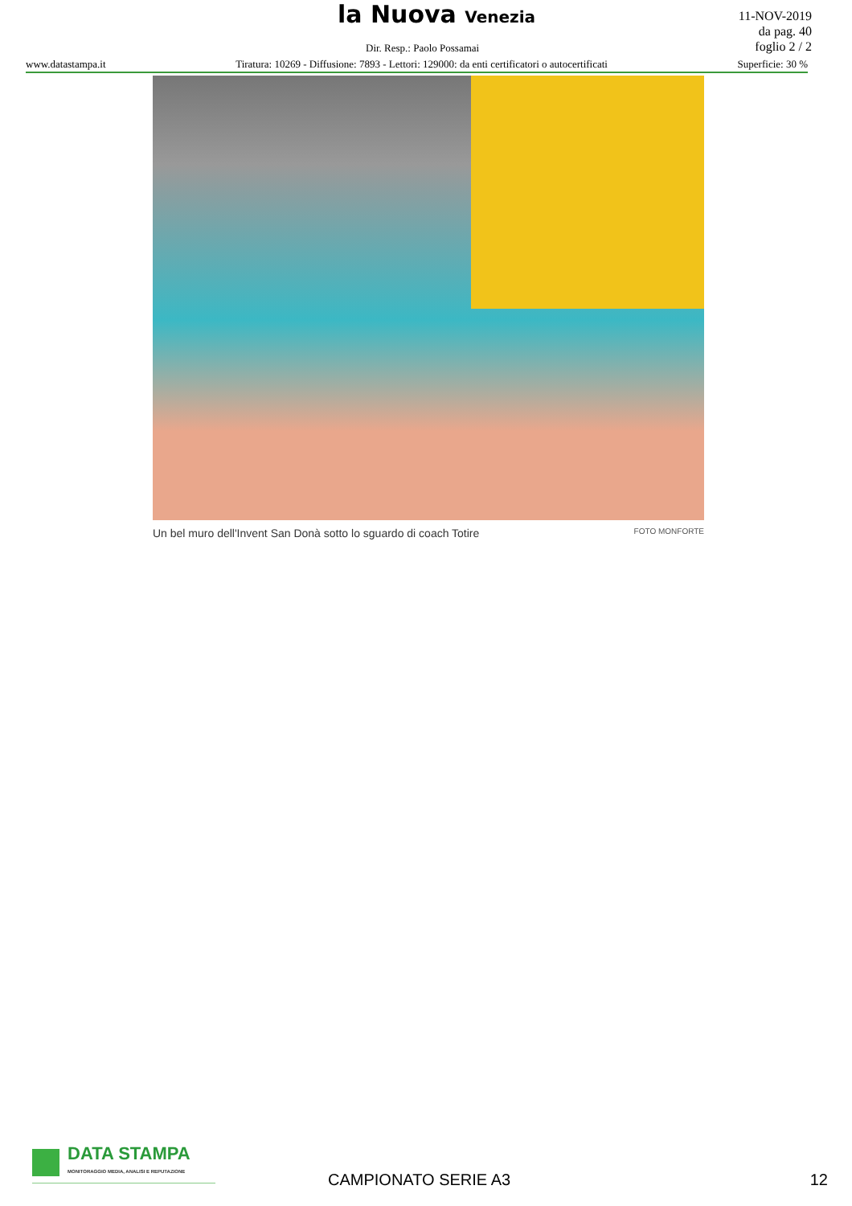la Nuova Venezia
11-NOV-2019
da pag. 40
foglio 2 / 2
Dir. Resp.: Paolo Possamai
www.datastampa.it Tiratura: 10269 - Diffusione: 7893 - Lettori: 129000: da enti certificatori o autocertificati Superficie: 30 %
Un bel muro dell'Invent San Donà sotto lo sguardo di coach Totire FOTO MONFORTE
DATA STAMPA
MONITORAGGIO MEDIA, ANALISI E REPUTAZIONE
CAMPIONATO SERIE A3 12